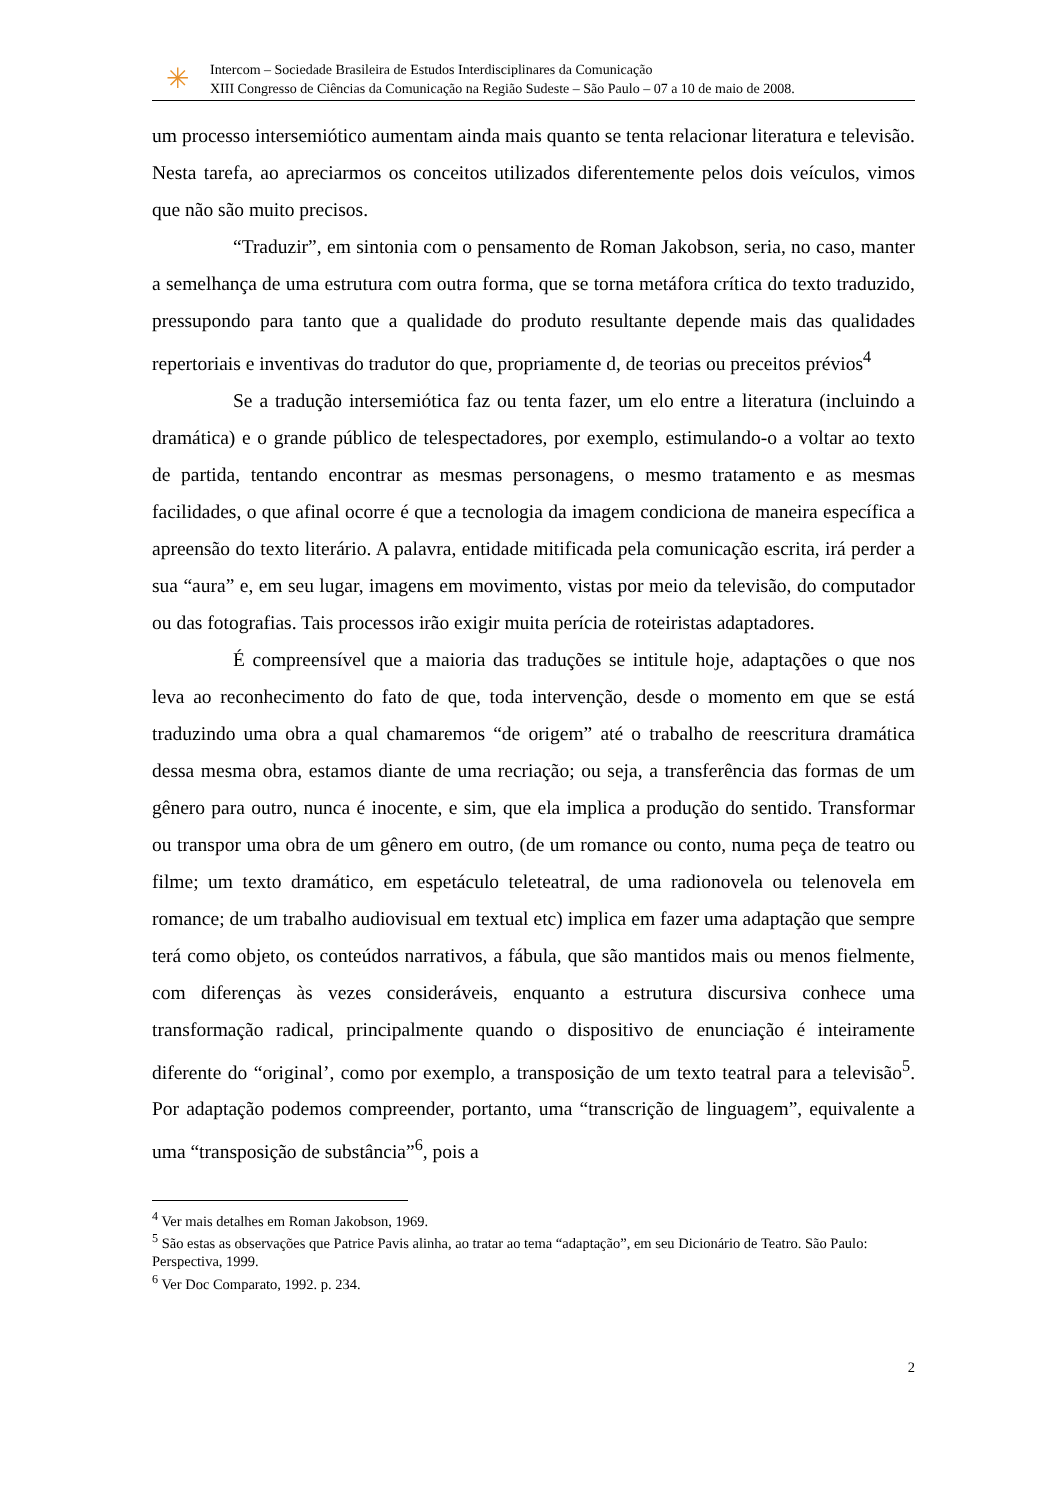✳
Intercom – Sociedade Brasileira de Estudos Interdisciplinares da Comunicação
XIII Congresso de Ciências da Comunicação na Região Sudeste – São Paulo – 07 a 10 de maio de 2008.
um processo intersemiótico aumentam ainda mais quanto se tenta relacionar literatura e televisão. Nesta tarefa, ao apreciarmos os conceitos utilizados diferentemente pelos dois veículos, vimos que não são muito precisos.
“Traduzir”, em sintonia com o pensamento de Roman Jakobson, seria, no caso, manter a semelhança de uma estrutura com outra forma, que se torna metáfora crítica do texto traduzido, pressupondo para tanto que a qualidade do produto resultante depende mais das qualidades repertoriais e inventivas do tradutor do que, propriamente d, de teorias ou preceitos prévios<sup>4</sup>
Se a tradução intersemiótica faz ou tenta fazer, um elo entre a literatura (incluindo a dramática) e o grande público de telespectadores, por exemplo, estimulando-o a voltar ao texto de partida, tentando encontrar as mesmas personagens, o mesmo tratamento e as mesmas facilidades, o que afinal ocorre é que a tecnologia da imagem condiciona de maneira específica a apreensão do texto literário. A palavra, entidade mitificada pela comunicação escrita, irá perder a sua “aura” e, em seu lugar, imagens em movimento, vistas por meio da televisão, do computador ou das fotografias. Tais processos irão exigir muita perícia de roteiristas adaptadores.
É compreensível que a maioria das traduções se intitule hoje, adaptações o que nos leva ao reconhecimento do fato de que, toda intervenção, desde o momento em que se está traduzindo uma obra a qual chamaremos “de origem” até o trabalho de reescritura dramática dessa mesma obra, estamos diante de uma recriação; ou seja, a transferência das formas de um gênero para outro, nunca é inocente, e sim, que ela implica a produção do sentido. Transformar ou transpor uma obra de um gênero em outro, (de um romance ou conto, numa peça de teatro ou filme; um texto dramático, em espetáculo teleteatral, de uma radionovela ou telenovela em romance; de um trabalho audiovisual em textual etc) implica em fazer uma adaptação que sempre terá como objeto, os conteúdos narrativos, a fábula, que são mantidos mais ou menos fielmente, com diferenças às vezes consideráveis, enquanto a estrutura discursiva conhece uma transformação radical, principalmente quando o dispositivo de enunciação é inteiramente diferente do “original’, como por exemplo, a transposição de um texto teatral para a televisão<sup>5</sup>. Por adaptação podemos compreender, portanto, uma “transcrição de linguagem”, equivalente a uma “transposição de substância”<sup>6</sup>, pois a
<sup>4</sup> Ver mais detalhes em Roman Jakobson, 1969.
<sup>5</sup> São estas as observações que Patrice Pavis alinha, ao tratar ao tema “adaptação”, em seu Dicionário de Teatro. São Paulo: Perspectiva, 1999.
<sup>6</sup> Ver Doc Comparato, 1992. p. 234.
2